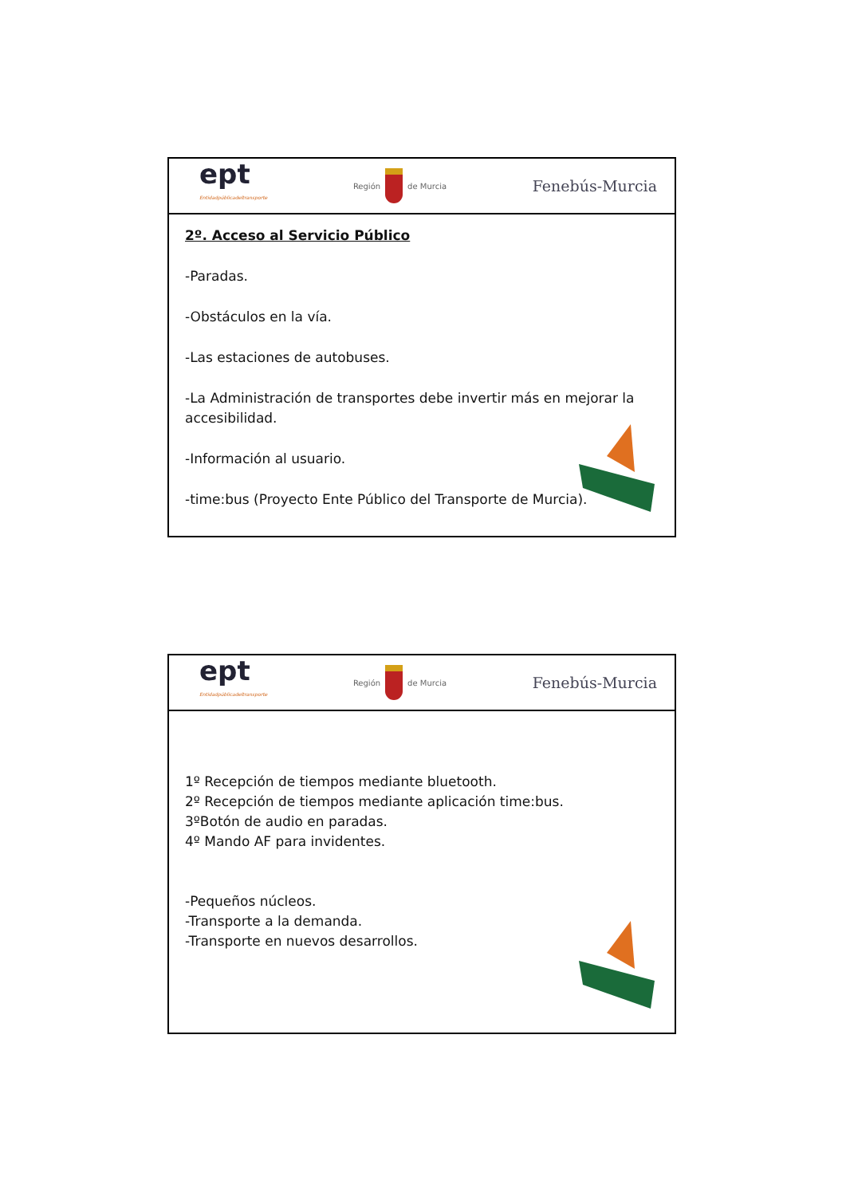ept
Entidadpúblicadeltransporte
Región de Murcia
Fenebús-Murcia
2º. Acceso al Servicio Público
-Paradas.
-Obstáculos en la vía.
-Las estaciones de autobuses.
-La Administración de transportes debe invertir más en mejorar la accesibilidad.
-Información al usuario.
-time:bus (Proyecto Ente Público del Transporte de Murcia).
ept
Entidadpúblicadeltransporte
Región de Murcia
Fenebús-Murcia
1º Recepción de tiempos mediante bluetooth.
2º Recepción de tiempos mediante aplicación time:bus.
3ºBotón de audio en paradas.
4º Mando AF para invidentes.
-Pequeños núcleos.
-Transporte a la demanda.
-Transporte en nuevos desarrollos.